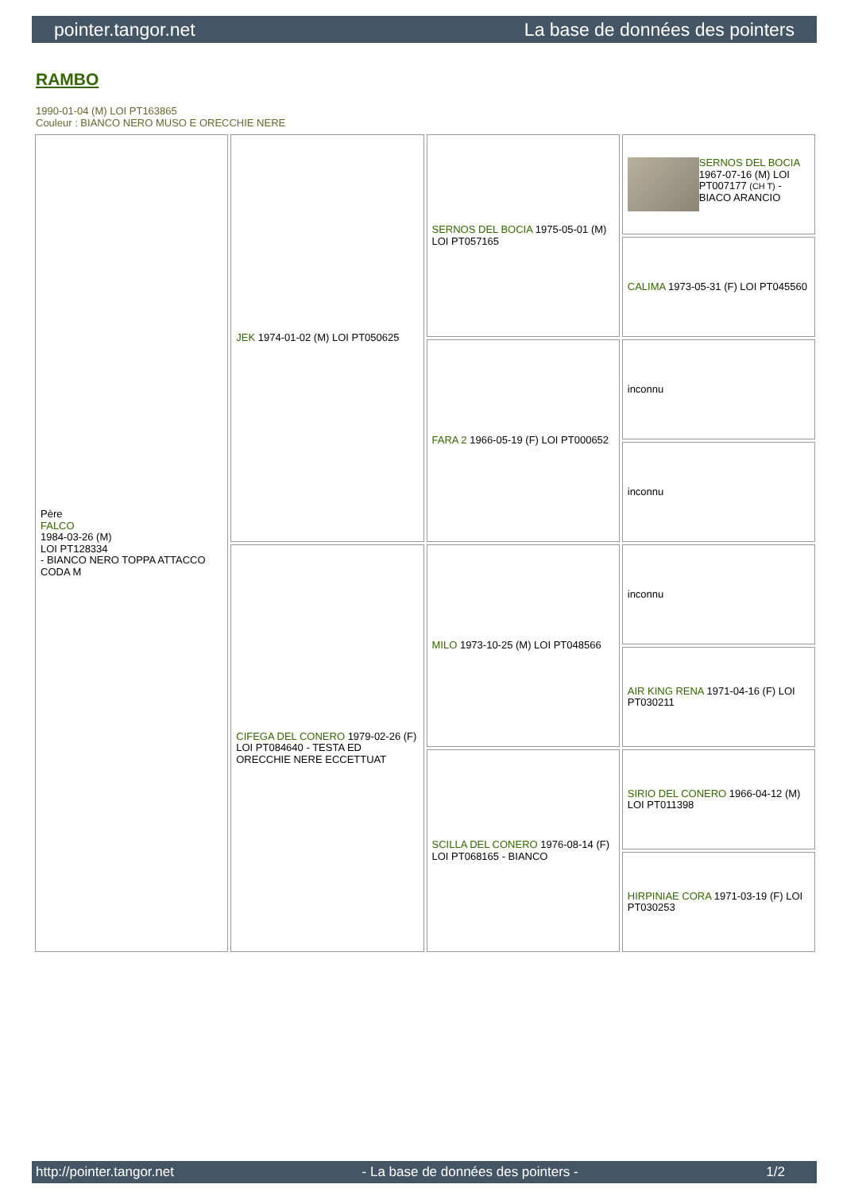pointer.tangor.net La base de données des pointers
RAMBO
1990-01-04 (M) LOI PT163865
Couleur : BIANCO NERO MUSO E ORECCHIE NERE
| Père FALCO 1984-03-26 (M) LOI PT128334 - BIANCO NERO TOPPA ATTACCO CODA M | JEK 1974-01-02 (M) LOI PT050625 | SERNOS DEL BOCIA 1975-05-01 (M) LOI PT057165 | SERNOS DEL BOCIA 1967-07-16 (M) LOI PT007177 (CH T) - BIACO ARANCIO |
| | | | CALIMA 1973-05-31 (F) LOI PT045560 |
| | | FARA 2 1966-05-19 (F) LOI PT000652 | inconnu |
| | | | inconnu |
| | CIFEGA DEL CONERO 1979-02-26 (F) LOI PT084640 - TESTA ED ORECCHIE NERE ECCETTUAT | MILO 1973-10-25 (M) LOI PT048566 | inconnu |
| | | | AIR KING RENA 1971-04-16 (F) LOI PT030211 |
| | | SCILLA DEL CONERO 1976-08-14 (F) LOI PT068165 - BIANCO | SIRIO DEL CONERO 1966-04-12 (M) LOI PT011398 |
| | | | HIRPINIAE CORA 1971-03-19 (F) LOI PT030253 |
http://pointer.tangor.net - La base de données des pointers - 1/2